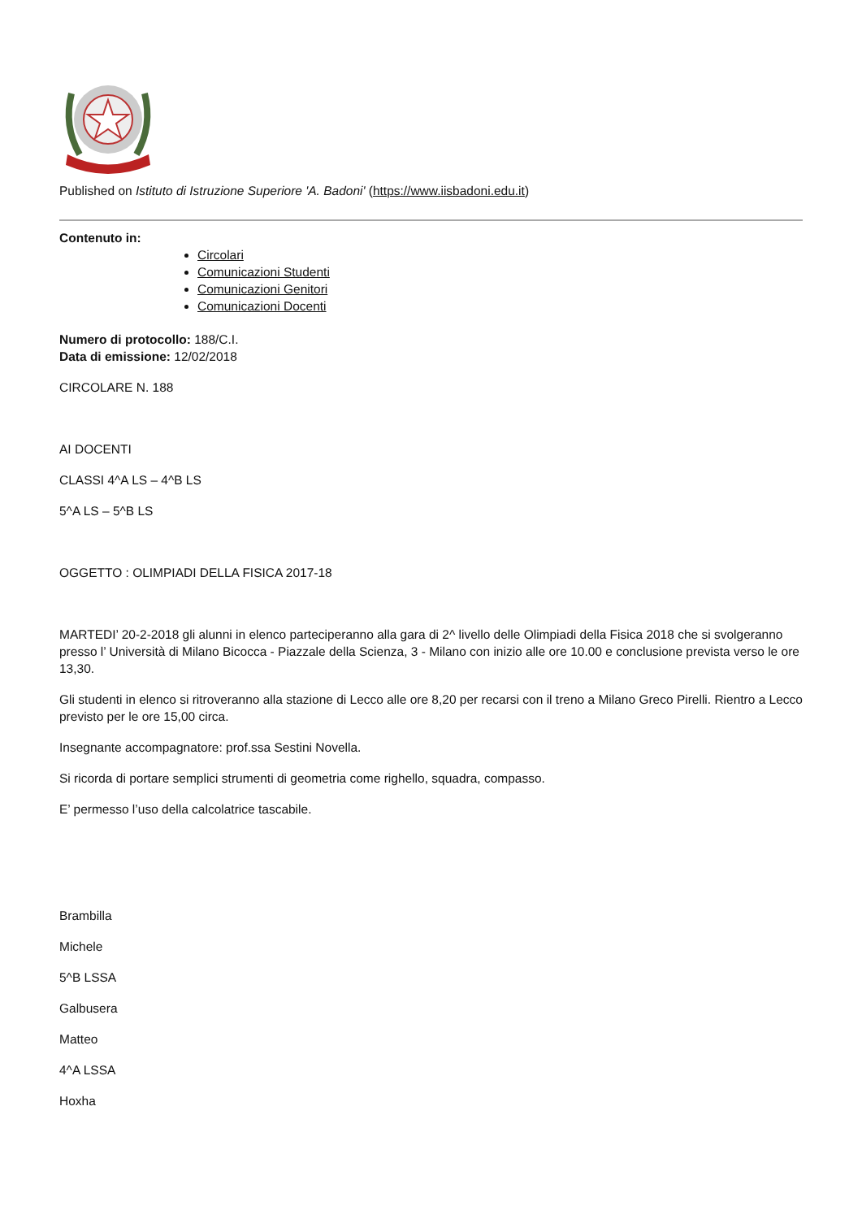Published on Istituto di Istruzione Superiore 'A. Badoni' (https://www.iisbadoni.edu.it)
Contenuto in:
Circolari
Comunicazioni Studenti
Comunicazioni Genitori
Comunicazioni Docenti
Numero di protocollo: 188/C.I.
Data di emissione: 12/02/2018
CIRCOLARE N. 188
AI DOCENTI
CLASSI 4^A LS – 4^B LS
5^A LS – 5^B LS
OGGETTO : OLIMPIADI DELLA FISICA 2017-18
MARTEDI’ 20-2-2018 gli alunni in elenco parteciperanno alla gara di 2^ livello delle Olimpiadi della Fisica 2018 che si svolgeranno presso l’ Università di Milano Bicocca - Piazzale della Scienza, 3 - Milano con inizio alle ore 10.00 e conclusione prevista verso le ore 13,30.
Gli studenti in elenco si ritroveranno alla stazione di Lecco alle ore 8,20 per recarsi con il treno a Milano Greco Pirelli. Rientro a Lecco previsto per le ore 15,00 circa.
Insegnante accompagnatore: prof.ssa Sestini Novella.
Si ricorda di portare semplici strumenti di geometria come righello, squadra, compasso.
E’ permesso l’uso della calcolatrice tascabile.
Brambilla
Michele
5^B LSSA
Galbusera
Matteo
4^A LSSA
Hoxha